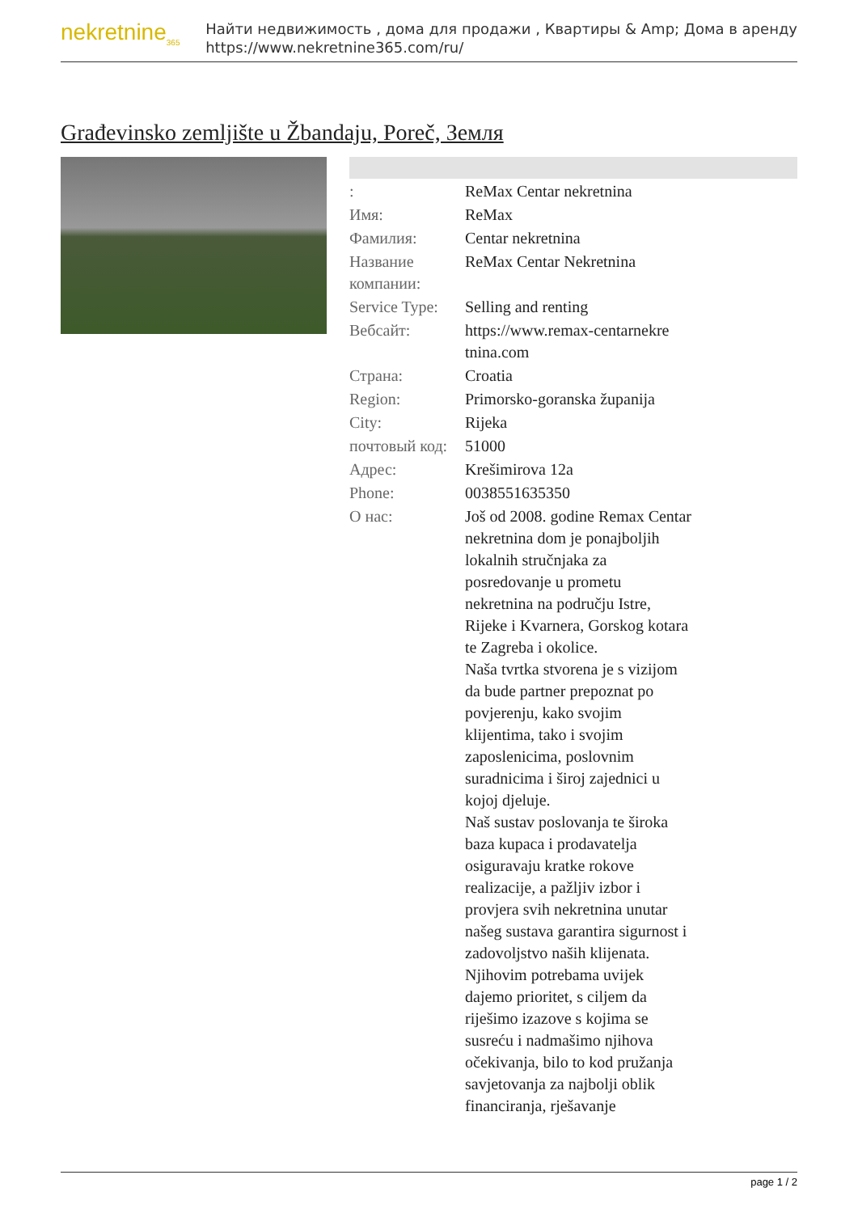nekretnine<sub>365</sub>
Найти недвижимость , дома для продажи , Квартиры & Amp; Дома в аренду
https://www.nekretnine365.com/ru/
Građevinsko zemljište u Žbandaju, Poreč, Земля
| : | ReMax Centar nekretnina |
| Имя: | ReMax |
| Фамилия: | Centar nekretnina |
| Название компании: | ReMax Centar Nekretnina |
| Service Type: | Selling and renting |
| Вебсайт: | https://www.remax-centarnekre tnina.com |
| Страна: | Croatia |
| Region: | Primorsko-goranska županija |
| City: | Rijeka |
| почтовый код: | 51000 |
| Адрес: | Krešimirova 12a |
| Phone: | 0038551635350 |
| О нас: | Još od 2008. godine Remax Centar nekretnina dom je ponajboljih lokalnih stručnjaka za posredovanje u prometu nekretnina na području Istre, Rijeke i Kvarnera, Gorskog kotara te Zagreba i okolice. Naša tvrtka stvorena je s vizijom da bude partner prepoznat po povjerenju, kako svojim klijentima, tako i svojim zaposlenicima, poslovnim suradnicima i široj zajednici u kojoj djeluje. Naš sustav poslovanja te široka baza kupaca i prodavatelja osiguravaju kratke rokove realizacije, a pažljiv izbor i provjera svih nekretnina unutar našeg sustava garantira sigurnost i zadovoljstvo naših klijenata. Njihovim potrebama uvijek dajemo prioritet, s ciljem da riješimo izazove s kojima se susreću i nadmašimo njihova očekivanja, bilo to kod pružanja savjetovanja za najbolji oblik financiranja, rješavanje |
page 1 / 2